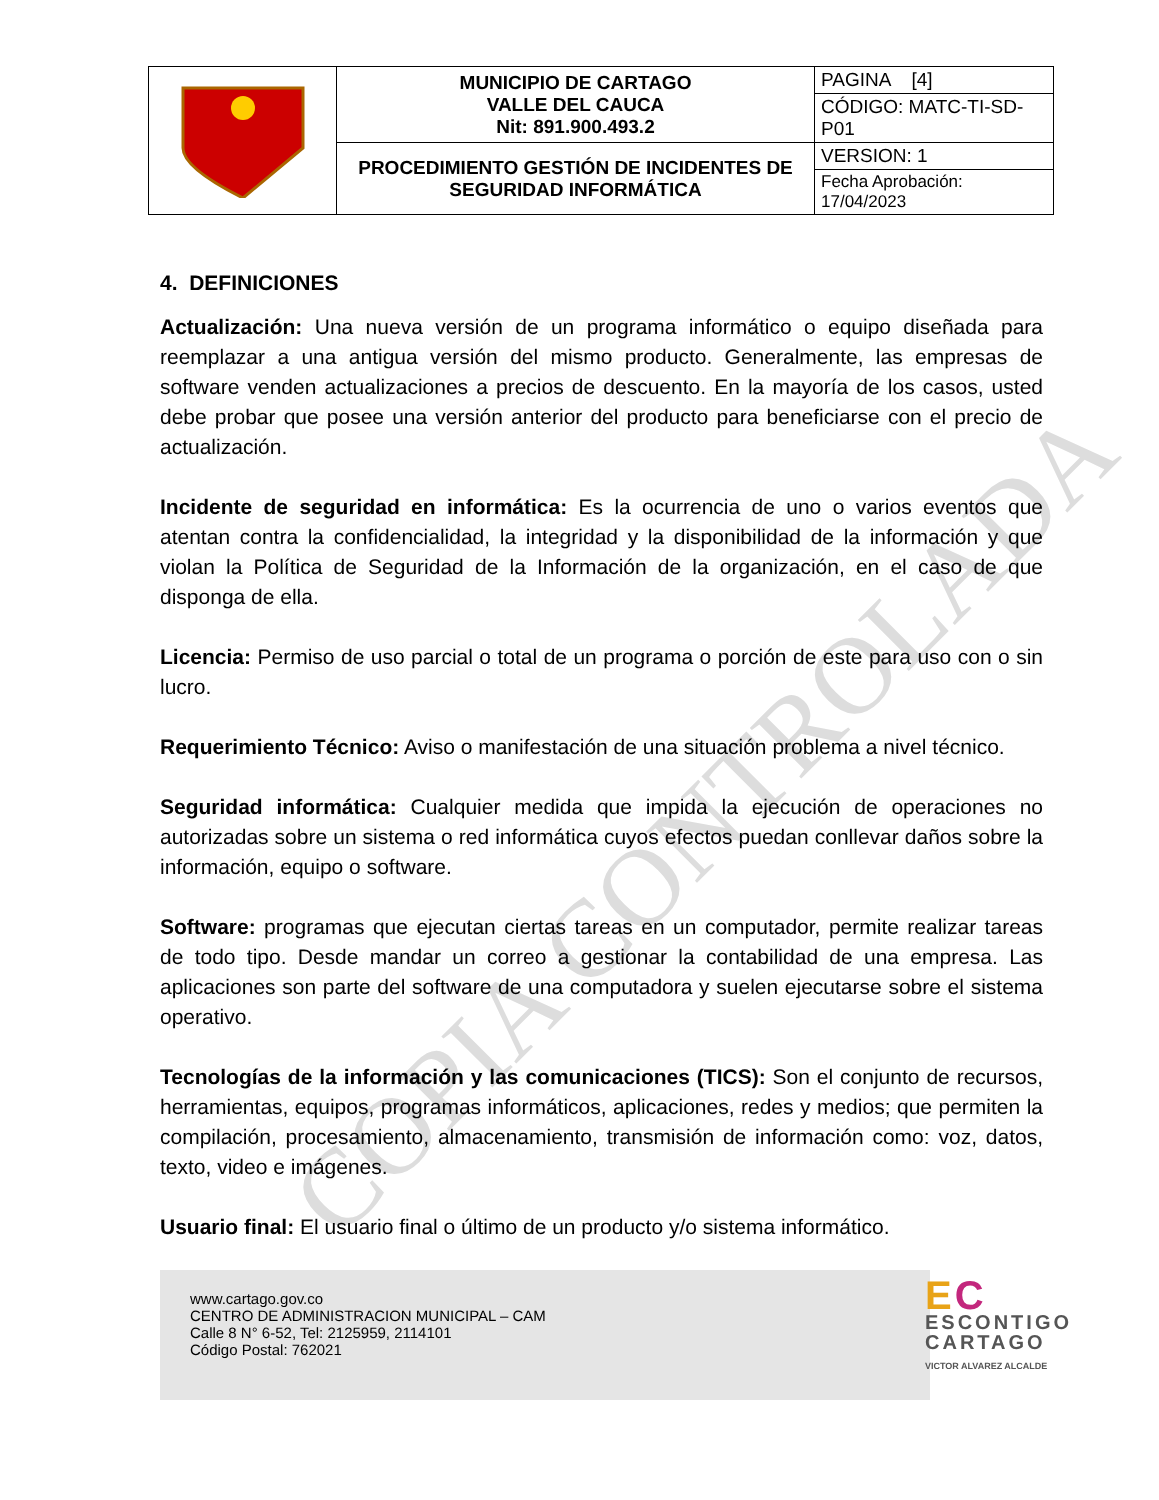COPIA CONTROLADA
| | MUNICIPIO DE CARTAGO VALLE DEL CAUCA Nit: 891.900.493.2 | PAGINA [4] |
| | | CÓDIGO: MATC-TI-SD-P01 |
| | PROCEDIMIENTO GESTIÓN DE INCIDENTES DE SEGURIDAD INFORMÁTICA | VERSION: 1 |
| | | Fecha Aprobación: 17/04/2023 |
4. DEFINICIONES
Actualización: Una nueva versión de un programa informático o equipo diseñada para reemplazar a una antigua versión del mismo producto. Generalmente, las empresas de software venden actualizaciones a precios de descuento. En la mayoría de los casos, usted debe probar que posee una versión anterior del producto para beneficiarse con el precio de actualización.
Incidente de seguridad en informática: Es la ocurrencia de uno o varios eventos que atentan contra la confidencialidad, la integridad y la disponibilidad de la información y que violan la Política de Seguridad de la Información de la organización, en el caso de que disponga de ella.
Licencia: Permiso de uso parcial o total de un programa o porción de este para uso con o sin lucro.
Requerimiento Técnico: Aviso o manifestación de una situación problema a nivel técnico.
Seguridad informática: Cualquier medida que impida la ejecución de operaciones no autorizadas sobre un sistema o red informática cuyos efectos puedan conllevar daños sobre la información, equipo o software.
Software: programas que ejecutan ciertas tareas en un computador, permite realizar tareas de todo tipo. Desde mandar un correo a gestionar la contabilidad de una empresa. Las aplicaciones son parte del software de una computadora y suelen ejecutarse sobre el sistema operativo.
Tecnologías de la información y las comunicaciones (TICS): Son el conjunto de recursos, herramientas, equipos, programas informáticos, aplicaciones, redes y medios; que permiten la compilación, procesamiento, almacenamiento, transmisión de información como: voz, datos, texto, video e imágenes.
Usuario final: El usuario final o último de un producto y/o sistema informático.
www.cartago.gov.co
CENTRO DE ADMINISTRACION MUNICIPAL – CAM
Calle 8 N° 6-52, Tel: 2125959, 2114101
Código Postal: 762021
EC
ESCONTIGO
CARTAGO
VICTOR ALVAREZ ALCALDE